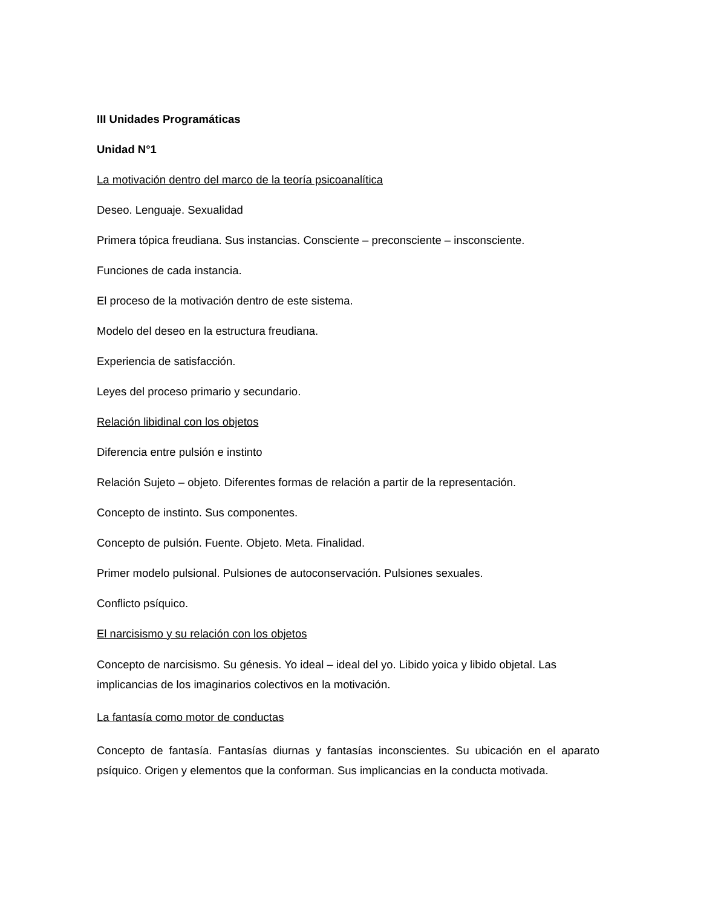III Unidades Programáticas
Unidad N°1
La motivación dentro del marco de la teoría psicoanalítica
Deseo. Lenguaje. Sexualidad
Primera tópica freudiana. Sus instancias. Consciente – preconsciente – insconsciente.
Funciones de cada instancia.
El proceso de la motivación dentro de este sistema.
Modelo del deseo en la estructura freudiana.
Experiencia de satisfacción.
Leyes del proceso primario y secundario.
Relación libidinal con los objetos
Diferencia entre pulsión e instinto
Relación Sujeto – objeto. Diferentes formas de relación a partir de la representación.
Concepto de instinto. Sus componentes.
Concepto de pulsión. Fuente. Objeto. Meta. Finalidad.
Primer modelo pulsional. Pulsiones de autoconservación. Pulsiones sexuales.
Conflicto psíquico.
El narcisismo y su relación con los objetos
Concepto de narcisismo. Su génesis. Yo ideal – ideal del yo. Libido yoica y libido objetal. Las implicancias de los imaginarios colectivos en la motivación.
La fantasía como motor de conductas
Concepto de fantasía. Fantasías diurnas y fantasías inconscientes. Su ubicación en el aparato psíquico. Origen y elementos que la conforman. Sus implicancias en la conducta motivada.